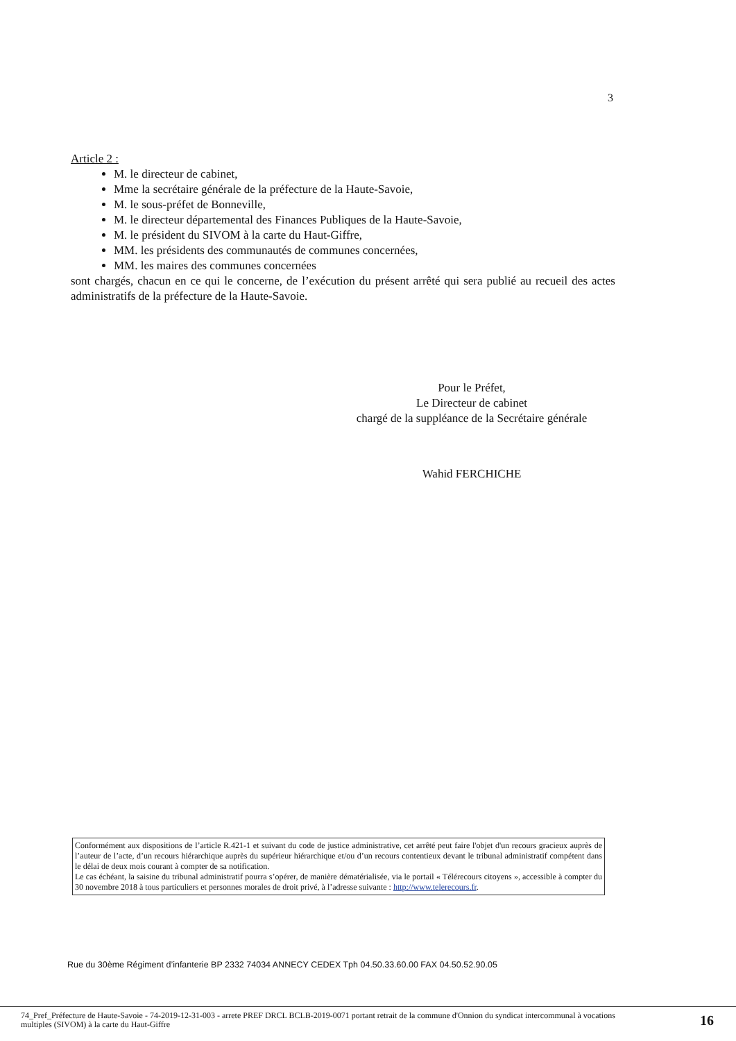3
Article 2 :
M. le directeur de cabinet,
Mme la secrétaire générale de la préfecture de la Haute-Savoie,
M. le sous-préfet de Bonneville,
M. le directeur départemental des Finances Publiques de la Haute-Savoie,
M. le président du SIVOM à la carte du Haut-Giffre,
MM. les présidents des communautés de communes concernées,
MM. les maires des communes concernées
sont chargés, chacun en ce qui le concerne, de l’exécution du présent arrêté qui sera publié au recueil des actes administratifs de la préfecture de la Haute-Savoie.
Pour le Préfet,
Le Directeur de cabinet
chargé de la suppléance de la Secrétaire générale
Wahid FERCHICHE
Conformément aux dispositions de l’article R.421-1 et suivant du code de justice administrative, cet arrêté peut faire l'objet d'un recours gracieux auprès de l’auteur de l’acte, d’un recours hiérarchique auprès du supérieur hiérarchique et/ou d’un recours contentieux devant le tribunal administratif compétent dans le délai de deux mois courant à compter de sa notification.
Le cas échéant, la saisine du tribunal administratif pourra s’opérer, de manière dématérialisée, via le portail « Télérecours citoyens », accessible à compter du 30 novembre 2018 à tous particuliers et personnes morales de droit privé, à l’adresse suivante : http://www.telerecours.fr.
Rue du 30ème Régiment d’infanterie BP 2332 74034 ANNECY CEDEX Tph 04.50.33.60.00 FAX 04.50.52.90.05
74_Pref_Préfecture de Haute-Savoie - 74-2019-12-31-003 - arrete PREF DRCL BCLB-2019-0071 portant retrait de la commune d'Onnion du syndicat intercommunal à vocations multiples (SIVOM) à la carte du Haut-Giffre 16